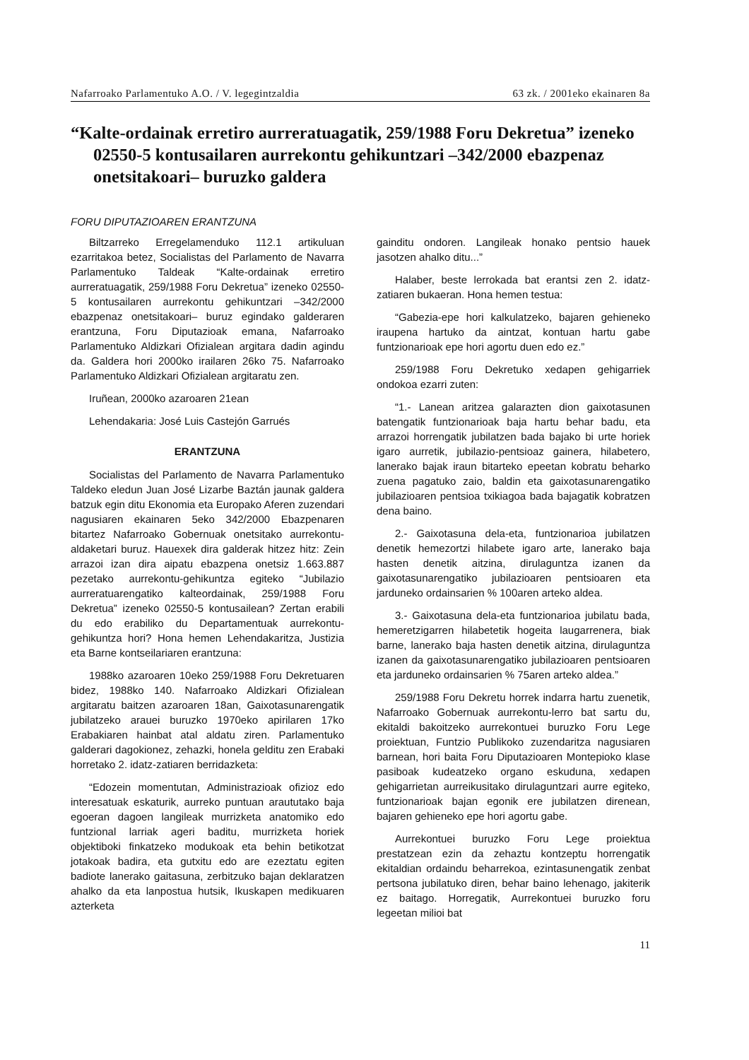Nafarroako Parlamentuko A.O. / V. legegintzaldia 63 zk. / 2001eko ekainaren 8a
“Kalte-ordainak erretiro aurreratuagatik, 259/1988 Foru Dekretua” izeneko 02550-5 kontusailaren aurrekontu gehikuntzari –342/2000 ebazpenaz onetsitakoari– buruzko galdera
FORU DIPUTAZIOAREN ERANTZUNA
Biltzarreko Erregelamenduko 112.1 artikuluan ezarritakoa betez, Socialistas del Parlamento de Navarra Parlamentuko Taldeak “Kalte-ordainak erretiro aurreratuagatik, 259/1988 Foru Dekretua” izeneko 02550-5 kontusailaren aurrekontu gehikuntzari –342/2000 ebazpenaz onetsitakoari– buruz egindako galderaren erantzuna, Foru Diputazioak emana, Nafarroako Parlamentuko Aldizkari Ofizialean argitara dadin agindu da. Galdera hori 2000ko irailaren 26ko 75. Nafarroako Parlamentuko Aldizkari Ofizialean argitaratu zen.
Iruñean, 2000ko azaroaren 21ean
Lehendakaria: José Luis Castejón Garrués
ERANTZUNA
Socialistas del Parlamento de Navarra Parlamentuko Taldeko eledun Juan José Lizarbe Baztán jaunak galdera batzuk egin ditu Ekonomia eta Europako Aferen zuzendari nagusiaren ekainaren 5eko 342/2000 Ebazpenaren bitartez Nafarroako Gobernuak onetsitako aurrekontu-aldaketari buruz. Hauexek dira galderak hitzez hitz: Zein arrazoi izan dira aipatu ebazpena onetsiz 1.663.887 pezetako aurrekontu-gehikuntza egiteko “Jubilazio aurreratuarengatiko kalteordainak, 259/1988 Foru Dekretua” izeneko 02550-5 kontusailean? Zertan erabili du edo erabiliko du Departamentuak aurrekontu-gehikuntza hori? Hona hemen Lehendakaritza, Justizia eta Barne kontseilariaren erantzuna:
1988ko azaroaren 10eko 259/1988 Foru Dekretuaren bidez, 1988ko 140. Nafarroako Aldizkari Ofizialean argitaratu baitzen azaroaren 18an, Gaixotasunarengatik jubilatzeko arauei buruzko 1970eko apirilaren 17ko Erabakiaren hainbat atal aldatu ziren. Parlamentuko galderari dagokionez, zehazki, honela gelditu zen Erabaki horretako 2. idatz-zatiaren berridazketa:
“Edozein momentutan, Administrazioak ofizioz edo interesatuak eskaturik, aurreko puntuan araututako baja egoeran dagoen langileak murrizketa anatomiko edo funtzional larriak ageri baditu, murrizketa horiek objektiboki finkatzeko modukoak eta behin betikotzat jotakoak badira, eta gutxitu edo are ezeztatu egiten badiote lanerako gaitasuna, zerbitzuko bajan deklaratzen ahalko da eta lanpostua hutsik, Ikuskapen medikuaren azterketa
gainditu ondoren. Langileak honako pentsio hauek jasotzen ahalko ditu...”
Halaber, beste lerrokada bat erantsi zen 2. idatz-zatiaren bukaeran. Hona hemen testua:
“Gabezia-epe hori kalkulatzeko, bajaren gehieneko iraupena hartuko da aintzat, kontuan hartu gabe funtzionarioak epe hori agortu duen edo ez.”
259/1988 Foru Dekretuko xedapen gehigarriek ondokoa ezarri zuten:
“1.- Lanean aritzea galarazten dion gaixotasunen batengatik funtzionarioak baja hartu behar badu, eta arrazoi horrengatik jubilatzen bada bajako bi urte horiek igaro aurretik, jubilazio-pentsioaz gainera, hilabetero, lanerako bajak iraun bitarteko epeetan kobratu beharko zuena pagatuko zaio, baldin eta gaixotasunarengatiko jubilazioaren pentsioa txikiagoa bada bajagatik kobratzen dena baino.
2.- Gaixotasuna dela-eta, funtzionarioa jubilatzen denetik hemezortzi hilabete igaro arte, lanerako baja hasten denetik aitzina, dirulaguntza izanen da gaixotasunarengatiko jubilazioaren pentsioaren eta jarduneko ordainsarien % 100aren arteko aldea.
3.- Gaixotasuna dela-eta funtzionarioa jubilatu bada, hemeretzigarren hilabetetik hogeita laugarrenera, biak barne, lanerako baja hasten denetik aitzina, dirulaguntza izanen da gaixotasunarengatiko jubilazioaren pentsioaren eta jarduneko ordainsarien % 75aren arteko aldea.”
259/1988 Foru Dekretu horrek indarra hartu zuenetik, Nafarroako Gobernuak aurrekontu-lerro bat sartu du, ekitaldi bakoitzeko aurrekontuei buruzko Foru Lege proiektuan, Funtzio Publikoko zuzendaritza nagusiaren barnean, hori baita Foru Diputazioaren Montepioko klase pasiboak kudeatzeko organo eskuduna, xedapen gehigarrietan aurreikusitako dirulaguntzari aurre egiteko, funtzionarioak bajan egonik ere jubilatzen direnean, bajaren gehieneko epe hori agortu gabe.
Aurrekontuei buruzko Foru Lege proiektua prestatzean ezin da zehaztu kontzeptu horrengatik ekitaldian ordaindu beharrekoa, ezintasunengatik zenbat pertsona jubilatuko diren, behar baino lehenago, jakiterik ez baitago. Horregatik, Aurrekontuei buruzko foru legeetan milioi bat
11